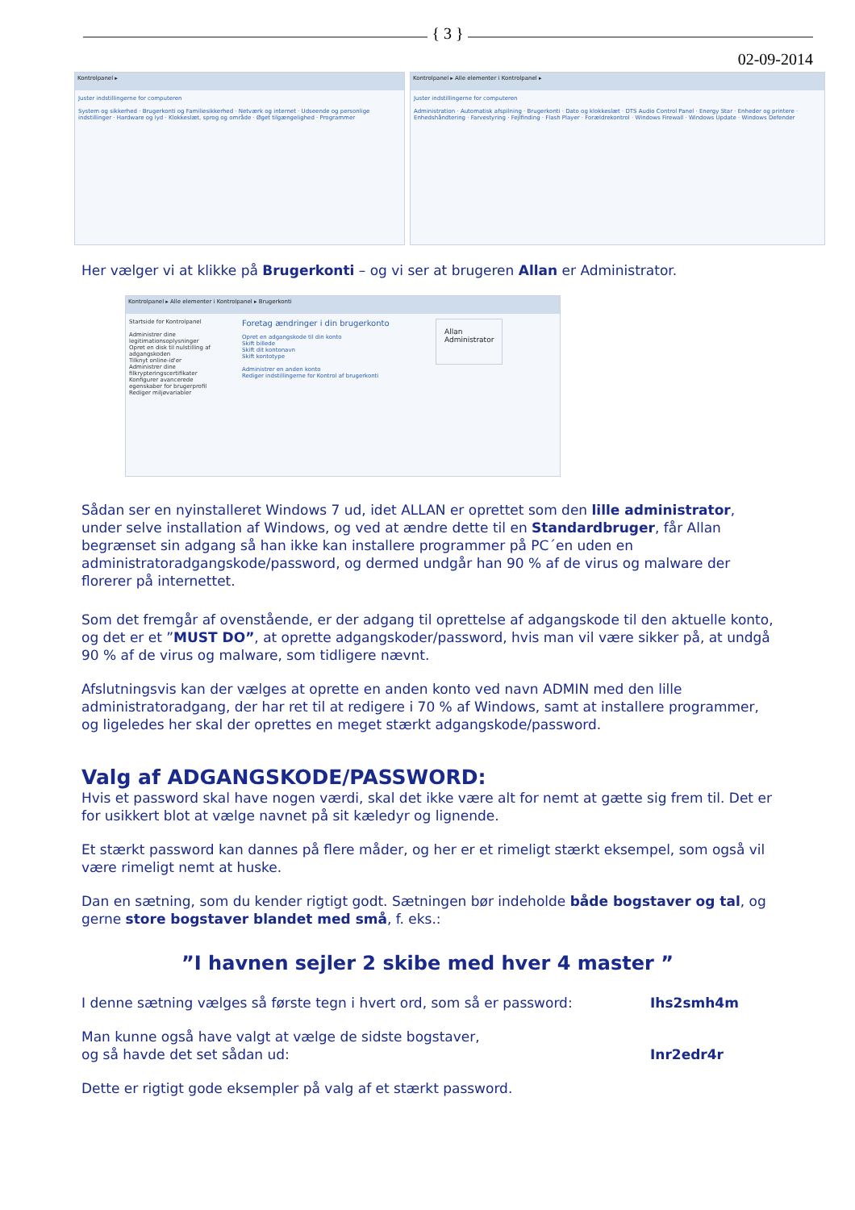{ 3 }
02-09-2014
Kontrolpanel ▸
Juster indstillingerne for computeren
System og sikkerhed · Brugerkonti og Familiesikkerhed · Netværk og internet · Udseende og personlige indstillinger · Hardware og lyd · Klokkeslæt, sprog og område · Øget tilgængelighed · Programmer
Kontrolpanel ▸ Alle elementer i Kontrolpanel ▸
Juster indstillingerne for computeren
Administration · Automatisk afspilning · Brugerkonti · Dato og klokkeslæt · DTS Audio Control Panel · Energy Star · Enheder og printere · Enhedshåndtering · Farvestyring · Fejlfinding · Flash Player · Forældrekontrol · Windows Firewall · Windows Update · Windows Defender
Her vælger vi at klikke på Brugerkonti – og vi ser at brugeren Allan er Administrator.
Kontrolpanel ▸ Alle elementer i Kontrolpanel ▸ Brugerkonti
Startside for Kontrolpanel
Administrer dine legitimationsoplysninger
Opret en disk til nulstilling af adgangskoden
Tilknyt online-id'er
Administrer dine filkrypteringscertifikater
Konfigurer avancerede egenskaber for brugerprofil
Rediger miljøvariabler
Foretag ændringer i din brugerkonto
Opret en adgangskode til din konto
Skift billede
Skift dit kontonavn
Skift kontotype
Administrer en anden konto
Rediger indstillingerne for Kontrol af brugerkonti
Allan
Administrator
Sådan ser en nyinstalleret Windows 7 ud, idet ALLAN er oprettet som den lille administrator, under selve installation af Windows, og ved at ændre dette til en Standardbruger, får Allan begrænset sin adgang så han ikke kan installere programmer på PC´en uden en administratoradgangskode/password, og dermed undgår han 90 % af de virus og malware der florerer på internettet.
Som det fremgår af ovenstående, er der adgang til oprettelse af adgangskode til den aktuelle konto, og det er et ”MUST DO”, at oprette adgangskoder/password, hvis man vil være sikker på, at undgå 90 % af de virus og malware, som tidligere nævnt.
Afslutningsvis kan der vælges at oprette en anden konto ved navn ADMIN med den lille administratoradgang, der har ret til at redigere i 70 % af Windows, samt at installere programmer, og ligeledes her skal der oprettes en meget stærkt adgangskode/password.
Valg af ADGANGSKODE/PASSWORD:
Hvis et password skal have nogen værdi, skal det ikke være alt for nemt at gætte sig frem til. Det er for usikkert blot at vælge navnet på sit kæledyr og lignende.
Et stærkt password kan dannes på flere måder, og her er et rimeligt stærkt eksempel, som også vil være rimeligt nemt at huske.
Dan en sætning, som du kender rigtigt godt. Sætningen bør indeholde både bogstaver og tal, og gerne store bogstaver blandet med små, f. eks.:
”I havnen sejler 2 skibe med hver 4 master ”
I denne sætning vælges så første tegn i hvert ord, som så er password: Ihs2smh4m
Man kunne også have valgt at vælge de sidste bogstaver,
og så havde det set sådan ud: Inr2edr4r
Dette er rigtigt gode eksempler på valg af et stærkt password.